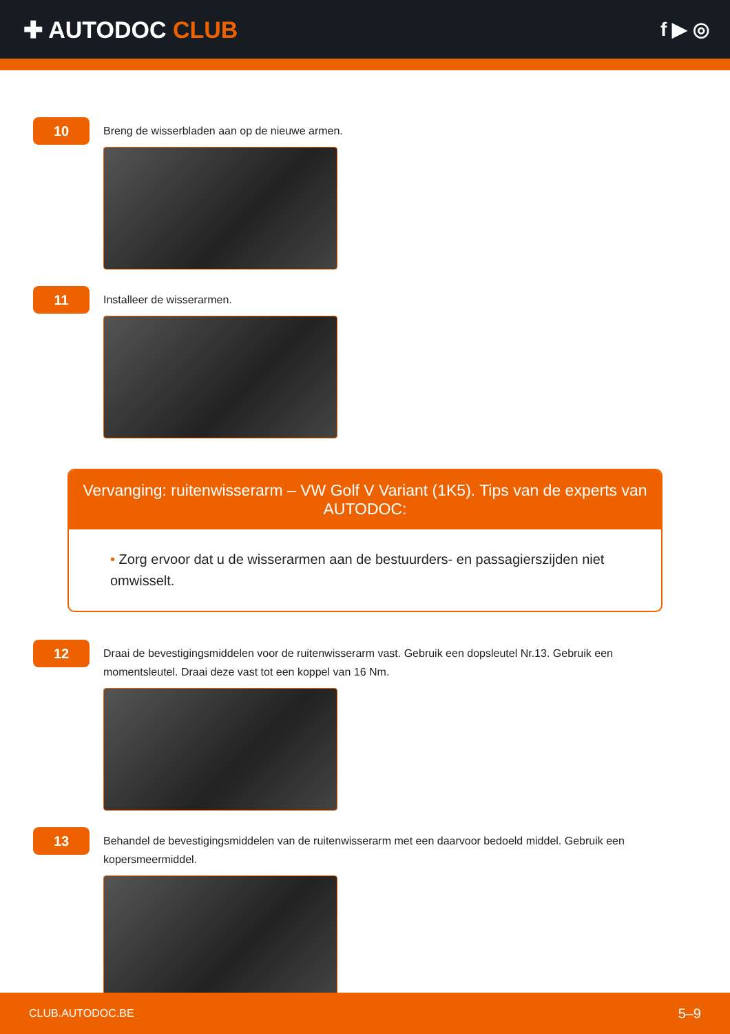✚ AUTODOC CLUB
f ▶ ◎
10
Breng de wisserbladen aan op de nieuwe armen.
11
Installeer de wisserarmen.
Vervanging: ruitenwisserarm – VW Golf V Variant (1K5). Tips van de experts van AUTODOC:
• Zorg ervoor dat u de wisserarmen aan de bestuurders- en passagierszijden niet omwisselt.
12
Draai de bevestigingsmiddelen voor de ruitenwisserarm vast. Gebruik een dopsleutel Nr.13. Gebruik een momentsleutel. Draai deze vast tot een koppel van 16 Nm.
13
Behandel de bevestigingsmiddelen van de ruitenwisserarm met een daarvoor bedoeld middel. Gebruik een kopersmeermiddel.
CLUB.AUTODOC.BE 5–9